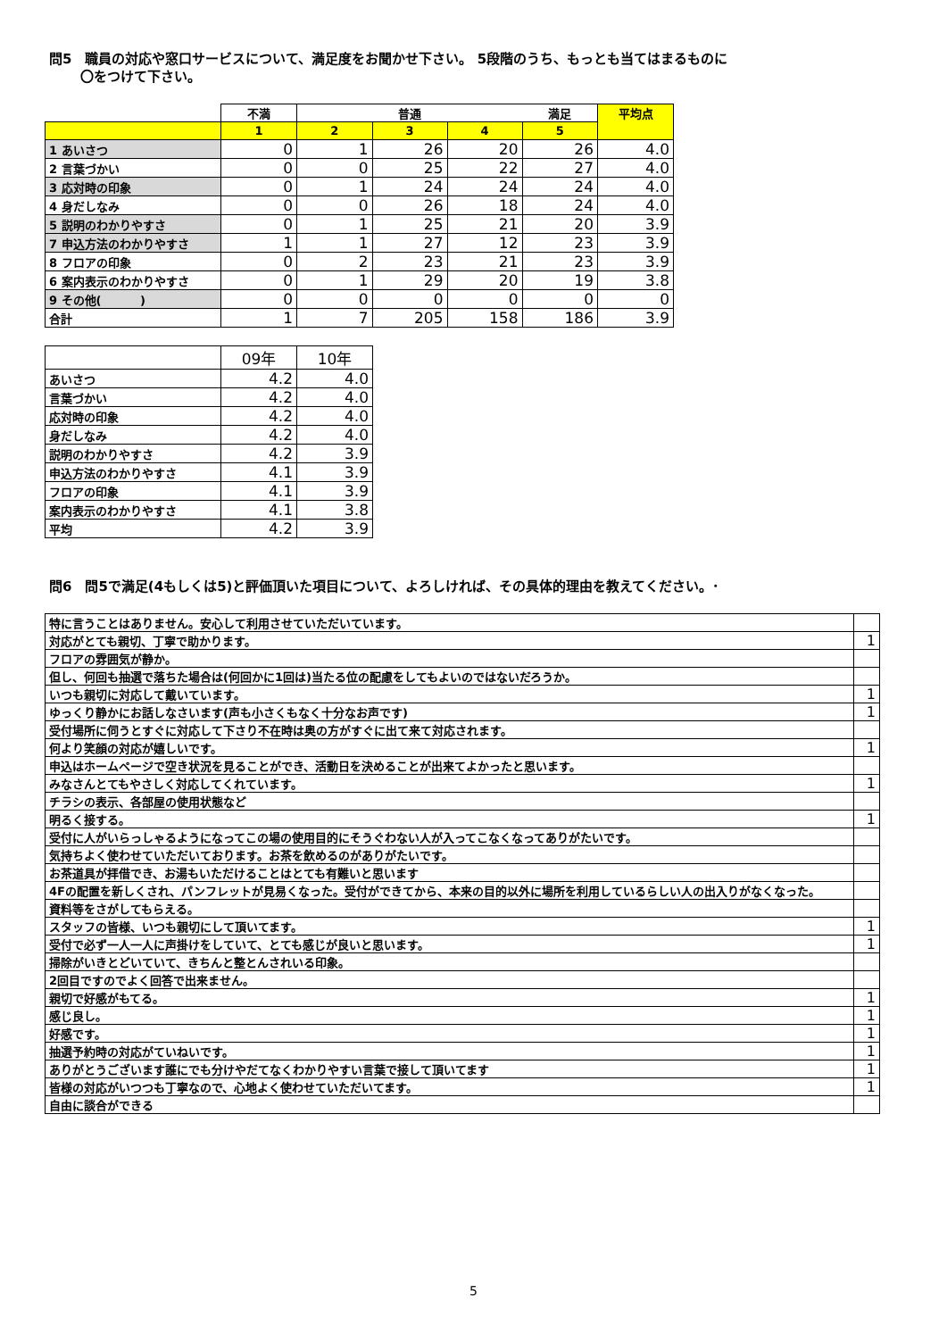問5　職員の対応や窓口サービスについて、満足度をお聞かせ下さい。 5段階のうち、もっとも当てはまるものに
　　 〇をつけて下さい。
| | 不満 | | 普通 | | 満足 | 平均点 |
| --- | --- | --- | --- | --- | --- | --- |
| | 1 | 2 | 3 | 4 | 5 | |
| 1 あいさつ | 0 | 1 | 26 | 20 | 26 | 4.0 |
| 2 言葉づかい | 0 | 0 | 25 | 22 | 27 | 4.0 |
| 3 応対時の印象 | 0 | 1 | 24 | 24 | 24 | 4.0 |
| 4 身だしなみ | 0 | 0 | 26 | 18 | 24 | 4.0 |
| 5 説明のわかりやすさ | 0 | 1 | 25 | 21 | 20 | 3.9 |
| 7 申込方法のわかりやすさ | 1 | 1 | 27 | 12 | 23 | 3.9 |
| 8 フロアの印象 | 0 | 2 | 23 | 21 | 23 | 3.9 |
| 6 案内表示のわかりやすさ | 0 | 1 | 29 | 20 | 19 | 3.8 |
| 9 その他( ) | 0 | 0 | 0 | 0 | 0 | 0 |
| 合計 | 1 | 7 | 205 | 158 | 186 | 3.9 |
| | 09年 | 10年 |
| あいさつ | 4.2 | 4.0 |
| 言葉づかい | 4.2 | 4.0 |
| 応対時の印象 | 4.2 | 4.0 |
| 身だしなみ | 4.2 | 4.0 |
| 説明のわかりやすさ | 4.2 | 3.9 |
| 申込方法のわかりやすさ | 4.1 | 3.9 |
| フロアの印象 | 4.1 | 3.9 |
| 案内表示のわかりやすさ | 4.1 | 3.8 |
| 平均 | 4.2 | 3.9 |
問6　問5で満足(4もしくは5)と評価頂いた項目について、よろしければ、その具体的理由を教えてください。･
| 特に言うことはありません。安心して利用させていただいています。 | |
| 対応がとても親切、丁寧で助かります。 | 1 |
| フロアの雰囲気が静か。 | |
| 但し、何回も抽選で落ちた場合は(何回かに1回は)当たる位の配慮をしてもよいのではないだろうか。 | |
| いつも親切に対応して戴いています。 | 1 |
| ゆっくり静かにお話しなさいます(声も小さくもなく十分なお声です) | 1 |
| 受付場所に伺うとすぐに対応して下さり不在時は奥の方がすぐに出て来て対応されます。 | |
| 何より笑顔の対応が嬉しいです。 | 1 |
| 申込はホームページで空き状況を見ることができ、活動日を決めることが出来てよかったと思います。 | |
| みなさんとてもやさしく対応してくれています。 | 1 |
| チラシの表示、各部屋の使用状態など | |
| 明るく接する。 | 1 |
| 受付に人がいらっしゃるようになってこの場の使用目的にそうぐわない人が入ってこなくなってありがたいです。 | |
| 気持ちよく使わせていただいております。お茶を飲めるのがありがたいです。 | |
| お茶道具が拝借でき、お湯もいただけることはとても有難いと思います | |
| 4Fの配置を新しくされ、パンフレットが見易くなった。受付ができてから、本来の目的以外に場所を利用しているらしい人の出入りがなくなった。 | |
| 資料等をさがしてもらえる。 | |
| スタッフの皆様、いつも親切にして頂いてます。 | 1 |
| 受付で必ず一人一人に声掛けをしていて、とても感じが良いと思います。 | 1 |
| 掃除がいきとどいていて、きちんと整とんされいる印象。 | |
| 2回目ですのでよく回答で出来ません。 | |
| 親切で好感がもてる。 | 1 |
| 感じ良し。 | 1 |
| 好感です。 | 1 |
| 抽選予約時の対応がていねいです。 | 1 |
| ありがとうございます誰にでも分けやだてなくわかりやすい言葉で接して頂いてます | 1 |
| 皆様の対応がいつつも丁寧なので、心地よく使わせていただいてます。 | 1 |
| 自由に談合ができる | |
5